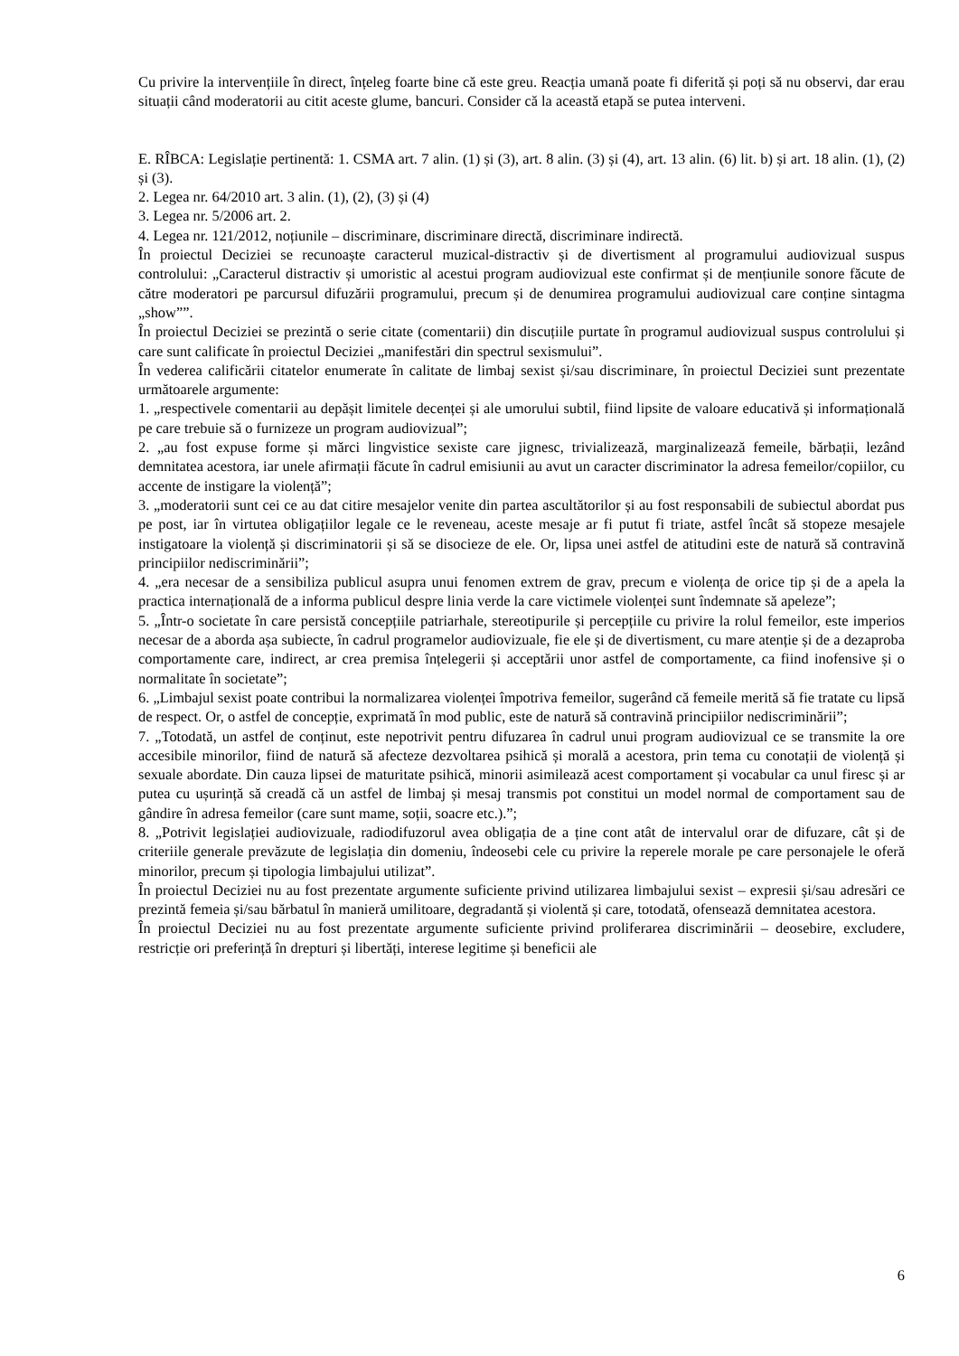Cu privire la intervențiile în direct, înțeleg foarte bine că este greu. Reacția umană poate fi diferită și poți să nu observi, dar erau situații când moderatorii au citit aceste glume, bancuri. Consider că la această etapă se putea interveni.
E. RÎBCA: Legislație pertinentă: 1. CSMA art. 7 alin. (1) și (3), art. 8 alin. (3) și (4), art. 13 alin. (6) lit. b) și art. 18 alin. (1), (2) și (3).
2. Legea nr. 64/2010 art. 3 alin. (1), (2), (3) și (4)
3. Legea nr. 5/2006 art. 2.
4. Legea nr. 121/2012, noțiunile – discriminare, discriminare directă, discriminare indirectă.
În proiectul Deciziei se recunoaște caracterul muzical-distractiv și de divertisment al programului audiovizual suspus controlului: „Caracterul distractiv și umoristic al acestui program audiovizual este confirmat și de mențiunile sonore făcute de către moderatori pe parcursul difuzării programului, precum și de denumirea programului audiovizual care conține sintagma „show””.
În proiectul Deciziei se prezintă o serie citate (comentarii) din discuțiile purtate în programul audiovizual suspus controlului și care sunt calificate în proiectul Deciziei „manifestări din spectrul sexismului”.
În vederea calificării citatelor enumerate în calitate de limbaj sexist și/sau discriminare, în proiectul Deciziei sunt prezentate următoarele argumente:
1. „respectivele comentarii au depășit limitele decenței și ale umorului subtil, fiind lipsite de valoare educativă și informațională pe care trebuie să o furnizeze un program audiovizual”;
2. „au fost expuse forme și mărci lingvistice sexiste care jignesc, trivializează, marginalizează femeile, bărbații, lezând demnitatea acestora, iar unele afirmații făcute în cadrul emisiunii au avut un caracter discriminator la adresa femeilor/copiilor, cu accente de instigare la violență”;
3. „moderatorii sunt cei ce au dat citire mesajelor venite din partea ascultătorilor și au fost responsabili de subiectul abordat pus pe post, iar în virtutea obligațiilor legale ce le reveneau, aceste mesaje ar fi putut fi triate, astfel încât să stopeze mesajele instigatoare la violență și discriminatorii și să se disocieze de ele. Or, lipsa unei astfel de atitudini este de natură să contravină principiilor nediscriminării”;
4. „era necesar de a sensibiliza publicul asupra unui fenomen extrem de grav, precum e violența de orice tip și de a apela la practica internațională de a informa publicul despre linia verde la care victimele violenței sunt îndemnate să apeleze”;
5. „Într-o societate în care persistă concepțiile patriarhale, stereotipurile și percepțiile cu privire la rolul femeilor, este imperios necesar de a aborda așa subiecte, în cadrul programelor audiovizuale, fie ele și de divertisment, cu mare atenție și de a dezaproba comportamente care, indirect, ar crea premisa înțelegerii și acceptării unor astfel de comportamente, ca fiind inofensive și o normalitate în societate”;
6. „Limbajul sexist poate contribui la normalizarea violenței împotriva femeilor, sugerând că femeile merită să fie tratate cu lipsă de respect. Or, o astfel de concepție, exprimată în mod public, este de natură să contravină principiilor nediscriminării”;
7. „Totodată, un astfel de conținut, este nepotrivit pentru difuzarea în cadrul unui program audiovizual ce se transmite la ore accesibile minorilor, fiind de natură să afecteze dezvoltarea psihică și morală a acestora, prin tema cu conotații de violență și sexuale abordate. Din cauza lipsei de maturitate psihică, minorii asimilează acest comportament și vocabular ca unul firesc și ar putea cu ușurință să creadă că un astfel de limbaj și mesaj transmis pot constitui un model normal de comportament sau de gândire în adresa femeilor (care sunt mame, soții, soacre etc.).”;
8. „Potrivit legislației audiovizuale, radiodifuzorul avea obligația de a ține cont atât de intervalul orar de difuzare, cât și de criteriile generale prevăzute de legislația din domeniu, îndeosebi cele cu privire la reperele morale pe care personajele le oferă minorilor, precum și tipologia limbajului utilizat”.
În proiectul Deciziei nu au fost prezentate argumente suficiente privind utilizarea limbajului sexist – expresii și/sau adresări ce prezintă femeia și/sau bărbatul în manieră umilitoare, degradantă și violentă și care, totodată, ofensează demnitatea acestora.
În proiectul Deciziei nu au fost prezentate argumente suficiente privind proliferarea discriminării – deosebire, excludere, restricție ori preferință în drepturi și libertăți, interese legitime și beneficii ale
6